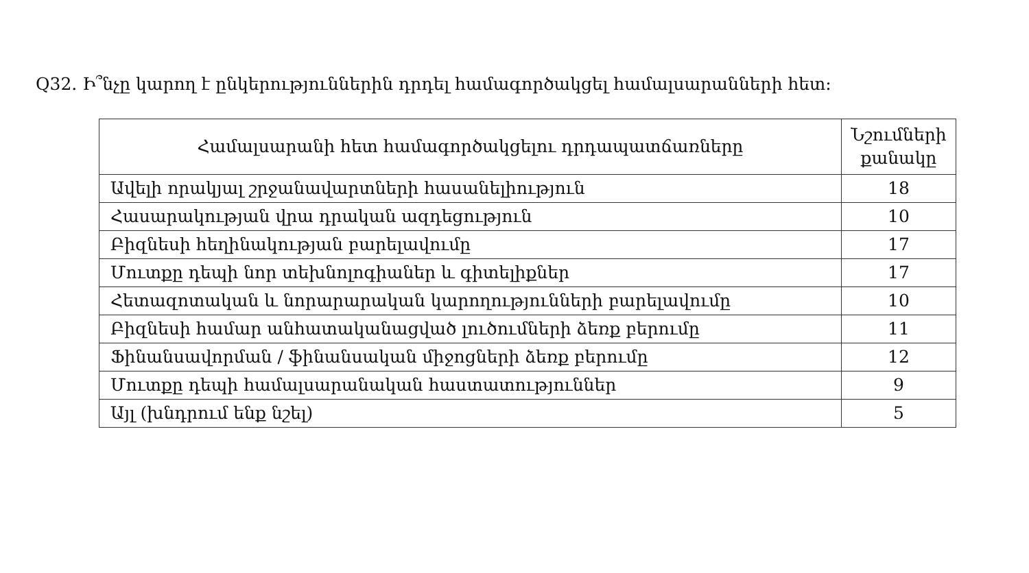Q32. Ի՞նչը կարող է ընկերություններին դրդել համագործակցել համալսարանների հետ:
| Համալսարանի հետ համագործակցելու դրդապատճառները | Նշումների քանակը |
| --- | --- |
| Ավելի որակյալ շրջանավարտների հասանելիություն | 18 |
| Հասարակության վրա դրական ազդեցություն | 10 |
| Բիզնեսի հեղինակության բարելավումը | 17 |
| Մուտքը դեպի նոր տեխնոլոգիաներ և գիտելիքներ | 17 |
| Հետազոտական և նորարարական կարողությունների բարելավումը | 10 |
| Բիզնեսի համար անհատականացված լուծումների ձեռք բերումը | 11 |
| Ֆինանսավորման / ֆինանսական միջոցների ձեռք բերումը | 12 |
| Մուտքը դեպի համալսարանական հաստատություններ | 9 |
| Այլ (խնդրում ենք նշել) | 5 |